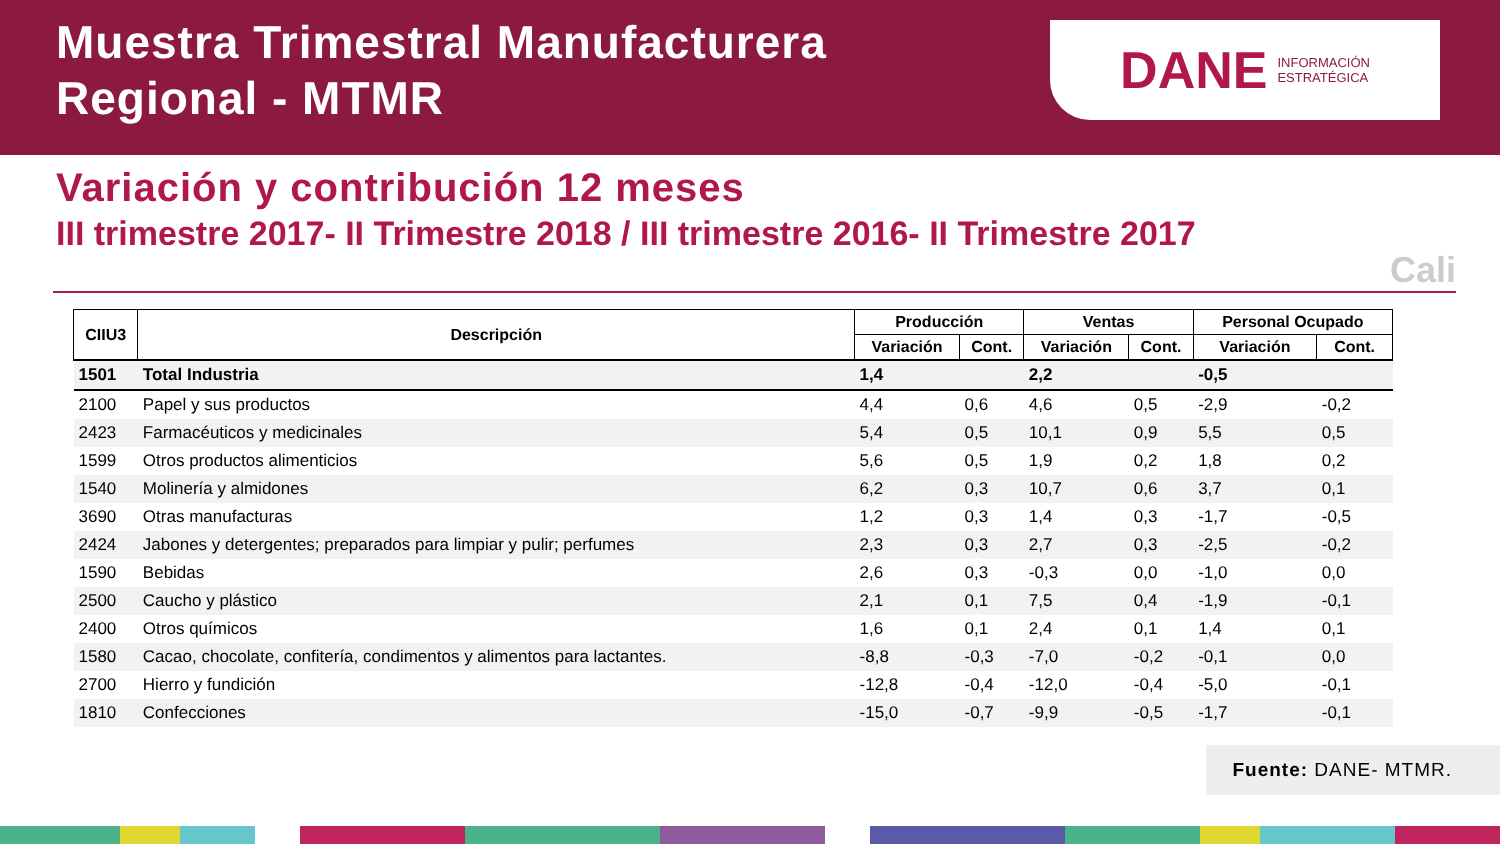Muestra Trimestral Manufacturera
Regional - MTMR
DANE INFORMACIÓN
ESTRATÉGICA
Variación y contribución 12 meses
III trimestre 2017- II Trimestre 2018 / III trimestre 2016- II Trimestre 2017
Cali
| CIIU3 | Descripción | Producción | | Ventas | | Personal Ocupado | |
| --- | --- | --- | --- | --- | --- | --- | --- |
| | | Variación | Cont. | Variación | Cont. | Variación | Cont. |
| 1501 | Total Industria | 1,4 | | 2,2 | | -0,5 | |
| 2100 | Papel y sus productos | 4,4 | 0,6 | 4,6 | 0,5 | -2,9 | -0,2 |
| 2423 | Farmacéuticos y medicinales | 5,4 | 0,5 | 10,1 | 0,9 | 5,5 | 0,5 |
| 1599 | Otros productos alimenticios | 5,6 | 0,5 | 1,9 | 0,2 | 1,8 | 0,2 |
| 1540 | Molinería y almidones | 6,2 | 0,3 | 10,7 | 0,6 | 3,7 | 0,1 |
| 3690 | Otras manufacturas | 1,2 | 0,3 | 1,4 | 0,3 | -1,7 | -0,5 |
| 2424 | Jabones y detergentes; preparados para limpiar y pulir; perfumes | 2,3 | 0,3 | 2,7 | 0,3 | -2,5 | -0,2 |
| 1590 | Bebidas | 2,6 | 0,3 | -0,3 | 0,0 | -1,0 | 0,0 |
| 2500 | Caucho y plástico | 2,1 | 0,1 | 7,5 | 0,4 | -1,9 | -0,1 |
| 2400 | Otros químicos | 1,6 | 0,1 | 2,4 | 0,1 | 1,4 | 0,1 |
| 1580 | Cacao, chocolate, confitería, condimentos y alimentos para lactantes. | -8,8 | -0,3 | -7,0 | -0,2 | -0,1 | 0,0 |
| 2700 | Hierro y fundición | -12,8 | -0,4 | -12,0 | -0,4 | -5,0 | -0,1 |
| 1810 | Confecciones | -15,0 | -0,7 | -9,9 | -0,5 | -1,7 | -0,1 |
Fuente: DANE- MTMR.